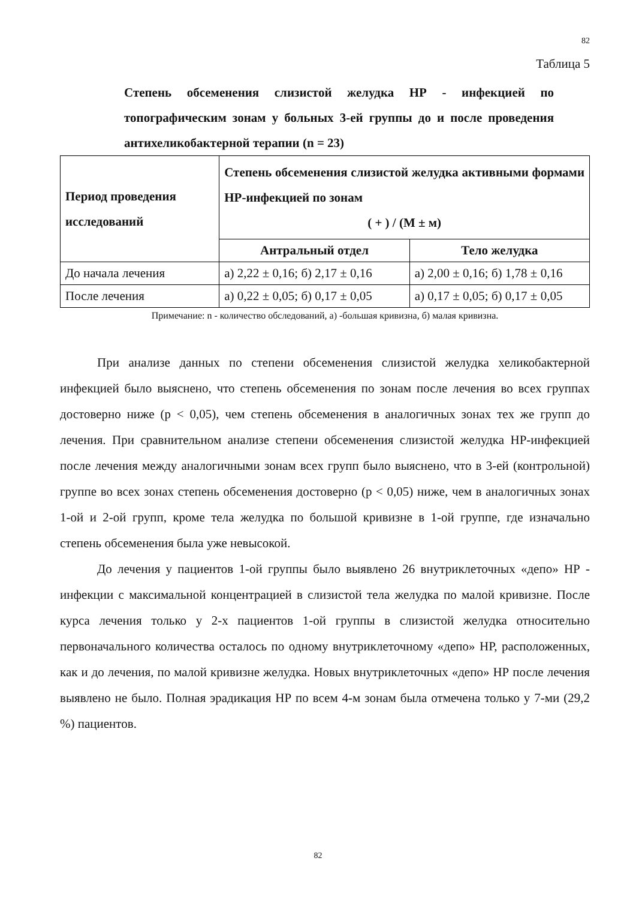82
Таблица 5
Степень обсеменения слизистой желудка НР - инфекцией по топографическим зонам у больных 3-ей группы до и после проведения антихеликобактерной терапии (n = 23)
| Период проведения исследований | Степень обсеменения слизистой желудка активными формами НР-инфекцией по зонам ( + ) / (М ± м) | |
| --- | --- | --- |
| | Антральный отдел | Тело желудка |
| До начала лечения | а) 2,22 ± 0,16; б) 2,17 ± 0,16 | а) 2,00 ± 0,16; б) 1,78 ± 0,16 |
| После лечения | а) 0,22 ± 0,05; б) 0,17 ± 0,05 | а) 0,17 ± 0,05; б) 0,17 ± 0,05 |
Примечание: n - количество обследований, а) -большая кривизна, б) малая кривизна.
При анализе данных по степени обсеменения слизистой желудка хеликобактерной инфекцией было выяснено, что степень обсеменения по зонам после лечения во всех группах достоверно ниже (р < 0,05), чем степень обсеменения в аналогичных зонах тех же групп до лечения. При сравнительном анализе степени обсеменения слизистой желудка НР-инфекцией после лечения между аналогичными зонам всех групп было выяснено, что в 3-ей (контрольной) группе во всех зонах степень обсеменения достоверно (р < 0,05) ниже, чем в аналогичных зонах 1-ой и 2-ой групп, кроме тела желудка по большой кривизне в 1-ой группе, где изначально степень обсеменения была уже невысокой.
До лечения у пациентов 1-ой группы было выявлено 26 внутриклеточных «депо» НР - инфекции с максимальной концентрацией в слизистой тела желудка по малой кривизне. После курса лечения только у 2-х пациентов 1-ой группы в слизистой желудка относительно первоначального количества осталось по одному внутриклеточному «депо» НР, расположенных, как и до лечения, по малой кривизне желудка. Новых внутриклеточных «депо» НР после лечения выявлено не было. Полная эрадикация НР по всем 4-м зонам была отмечена только у 7-ми (29,2 %) пациентов.
82